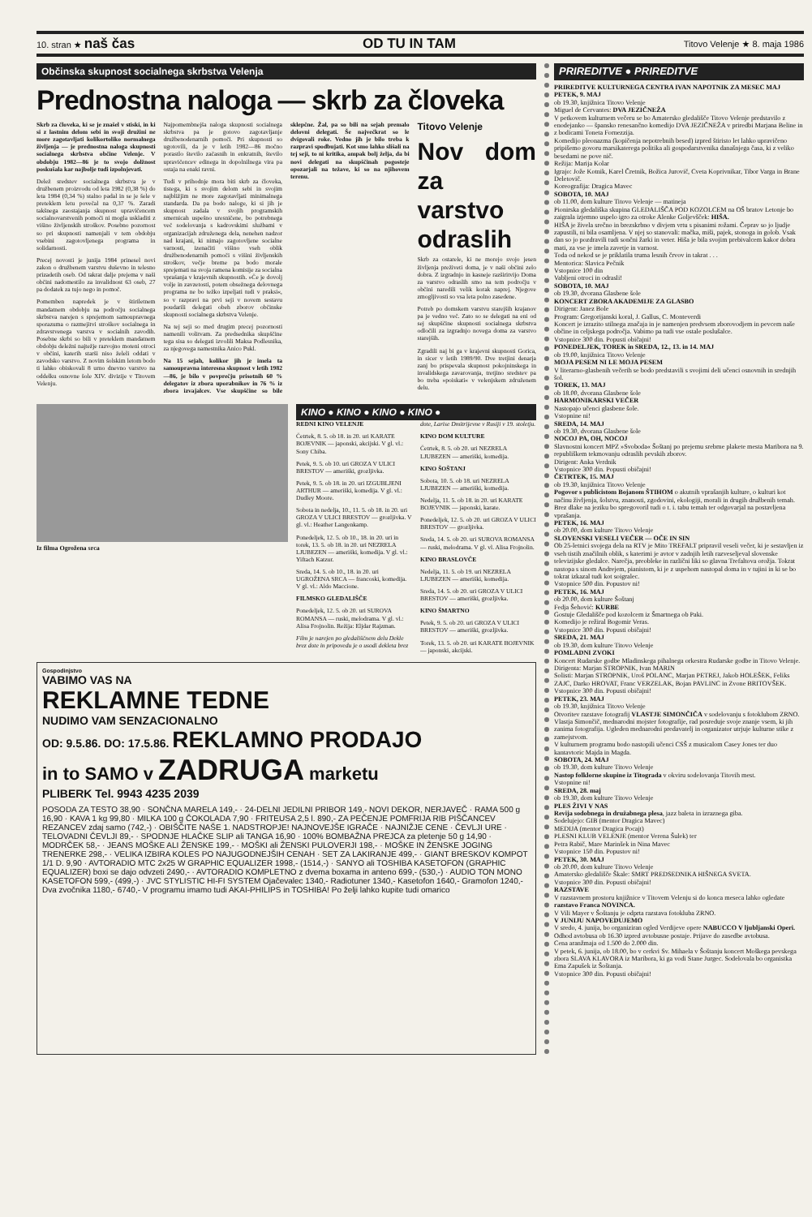10. stran ★ naš čas OD TU IN TAM Titovo Velenje ★ 8. maja 1986
Občinska skupnost socialnega skrbstva Velenja
Prednostna naloga — skrb za človeka
Skrb za človeka, ki se je znašel v stiski, in ki si z lastnim delom sebi in svoji družini ne more zagotavljati kolikortoliko normalnega življenja — je prednostna naloga skupnosti socialnega skrbstva občine Velenje. V obdobju 1982—86 je to svojo dolžnost poskušala kar najbolje tudi izpolnjevati.
Delež sredstev socialnega skrbstva je v družbenem proizvodu od leta 1982 (0,38 %) do leta 1984 (0,34 %) stalno padal in se je šele v preteklem letu povečal na 0,37 %. Zaradi takšnega zaostajanja skupnost upravičencem socialnovarstvenih pomoči ni mogla uskladiti z višino življenskih stroškov. Posebno pozornost so pri skupnosti namenjali v tem obdobju vsebini zagotovljenega programa in solidarnosti.
Precej novosti je junija 1984 prinesel novi zakon o družbenem varstvu duševno in telesno prizadetih oseb. Od takrat dalje prejema v naši občini nadomestilo za invalidnost 63 oseb, 27 pa dodatek za tujo nego in pomoč.
Pomemben napredek je v štiriletnem mandatnem obdobju na področju socialnega skrbstva narejen s sprejemom samoupravnega sporazuma o razmejitvi stroškov socialnega in zdravstvenega varstva v socialnih zavodih. Posebne skrbi so bili v preteklem mandatnem obdobju deležni najtežje razvojno moteni otroci v občini, katerih starši niso želeli oddati v zavodsko varstvo. Z novim šolskim letom bodo ti lahko obiskovali 8 urno dnevno varstvo na oddelku osnovne šole XIV. divizije v Titovem Velenju.
Najpomembnejša naloga skupnosti socialnega skrbstva pa je gotovo zagotavljanje družbenodenarnih pomoči. Pri skupnosti so ugotovili, da je v letih 1982—86 močno porastlo število začasnih in enkratnih, število upravičencev edinega in dopolnilnega vira pa ostaja na enaki ravni.
Tudi v prihodnje mora biti skrb za človeka, tistega, ki s svojim delom sebi in svojim najbližjim ne more zagotavljati minimalnega standarda. Da pa bodo naloge, ki si jih je skupnost zadala v svojih programskih smernicah uspešno uresničene, bo potrebnega več sodelovanja s kadrovskimi službami v organizacijah združenega dela, nenehen nadzor nad krajani, ki nimajo zagotovljene socialne varnosti, izenačiti višino vseh oblik družbenodenarnih pomoči s višini življenskih stroškov, večje breme pa bodo morale sprejemati na svoja ramena komisije za socialna vprašanja v krajevnih skupnostih. »Če je dovolj volje in zavzetosti, potem obsežnega delovnega programa ne bo težko izpeljati tudi v praksi«, so v razpravi na prvi seji v novem sestavu poudarili delegati obeh zborov občinske skupnosti socialnega skrbstva Velenje.
Na tej seji so med drugim precej pozornosti namenili volitvam. Za predsednika skupščine tega sisa so delegati izvolili Maksa Podlesnika, za njegovega namestnika Anico Pukl.
Na 15 sejah, kolikor jih je imela ta samoupravna interesna skupnost v letih 1982—86, je bilo v povprečju prisotnih 60 % delegatov iz zbora uporabnikov in 76 % iz zbora izvajalcev. Vse skupščine so bile sklepčne. Žal, pa so bili na sejah premalo delovni delegati. Še največkrat so le dvigovali roke. Vedno jih je bilo treba k razpravi spodbujati. Kot smo lahko slišali na tej seji, to ni kritika, ampak bolj želja, da bi novi delegati na skupščinah pogosteje opozarjali na težave, ki so na njihovem terenu.
Titovo Velenje
Nov dom za varstvo odraslih
Skrb za ostarele, ki ne morejo svojo jesen življenja preživeti doma, je v naši občini zelo dobra. Z izgradnjo in kasneje razširitvijo Doma za varstvo odraslih smo na tem področju v občini naredili velik korak naprej. Njegove zmogljivosti so vsa leta polno zasedene.
Potreb po domskem varstvu starejših krajanov pa je vedno več. Zato so se delegati na eni od sej skupščine skupnosti socialnega skrbstva odločili za izgradnjo novega doma za varstvo starejših.
Zgradili naj bi ga v krajevni skupnosti Gorica, in sicer v letih 1989/90. Dve tretjini denarja zanj bo prispevala skupnost pokojninskega in invalidskega zavarovanja, tretjino sredstev pa bo treba »poiskati« v velenjskem združenem delu.
Iz filma Ogrožena srca
KINO ● KINO ● KINO ● KINO ●
REDNI KINO VELENJE
Četrtek, 8. 5. ob 18. in 20. uri KARATE BOJEVNIK — japonski, akcijski. V gl. vl.: Sony Chiba.
Petek, 9. 5. ob 10. uri GROZA V ULICI BRESTOV — ameriški, grozljivka.
Petek, 9. 5. ob 18. in 20. uri IZGUBLJENI ARTHUR — ameriški, komedija. V gl. vl.: Dudley Moore.
Sobota in nedelja, 10., 11. 5. ob 18. in 20. uri GROZA V ULICI BRESTOV — grozljivka. V gl. vl.: Heather Langenkamp.
Ponedeljek, 12. 5. ob 10., 18. in 20. uri in torek, 13. 5. ob 18. in 20. uri NEZRELA LJUBEZEN — ameriški, komedija. V gl. vl.: Yiftach Katzur.
Sreda, 14. 5. ob 10., 18. in 20. uri UGROŽENA SRCA — francoski, komedija. V gl. vl.: Aldo Maccione.
FILMSKO GLEDALIŠČE
Ponedeljek, 12. 5. ob 20. uri SUROVA ROMANSA — ruski, melodrama. V gl. vl.: Alisa Frojnolin. Režija: Eljdar Rajzman.
Film je narejen po gledališčnem delu Dekle brez dote in pripovedu je o usodi dekleta brez dote, Larise Dmitrijevne v Rusiji v 19. stoletju.
KINO DOM KULTURE
Četrtek, 8. 5. ob 20. uri NEZRELA LJUBEZEN — ameriški, komedija.
KINO ŠOŠTANJ
Sobota, 10. 5. ob 18. uri NEZRELA LJUBEZEN — ameriški, komedija.
Nedelja, 11. 5. ob 18. in 20. uri KARATE BOJEVNIK — japonski, karate.
Ponedeljek, 12. 5. ob 20. uri GROZA V ULICI BRESTOV — grozljivka.
Sreda, 14. 5. ob 20. uri SUROVA ROMANSA — ruski, melodrama. V gl. vl. Alisa Frojnolin.
KINO BRASLOVČE
Nedelja, 11. 5. ob 19. uri NEZRELA LJUBEZEN — ameriški, komedija.
Sreda, 14. 5. ob 20. uri GROZA V ULICI BRESTOV — ameriški, grozljivka.
KINO ŠMARTNO
Petek, 9. 5. ob 20. uri GROZA V ULICI BRESTOV — ameriški, grozljivka.
Torek, 13. 5. ob 20. uri KARATE BOJEVNIK — japonski, akcijski.
Gospodinjstvo
VABIMO VAS NA
REKLAMNE TEDNE
NUDIMO VAM SENZACIONALNO
OD: 9.5.86. DO: 17.5.86. REKLAMNO PRODAJO
in to SAMO v ZADRUGA marketu
PLIBERK Tel. 9943 4235 2039
POSODA ZA TESTO 38,90 · SONČNA MARELA 149,- · 24-DELNI JEDILNI PRIBOR 149,- NOVI DEKOR, NERJAVEČ · RAMA 500 g 16,90 · KAVA 1 kg 99,80 · MILKA 100 g ČOKOLADA 7,90 · FRITEUSA 2,5 l. 890,- ZA PEČENJE POMFRIJA RIB PIŠČANCEV REZANCEV zdaj samo (742,-) · OBIŠČITE NAŠE 1. NADSTROPJE! NAJNOVEJŠE IGRAČE · NAJNIŽJE CENE · ČEVLJI URE · TELOVADNI ČEVLJI 89,- · SPODNJE HLAČKE SLIP ali TANGA 16,90 · 100% BOMBAŽNA PREJCA za pletenje 50 g 14,90 · MODRČEK 58,- · JEANS MOŠKE ALI ŽENSKE 199,- · MOŠKI ali ŽENSKI PULOVERJI 198,- · MOŠKE IN ŽENSKE JOGING TRENERKE 298,- · VELIKA IZBIRA KOLES PO NAJUGODNEJŠIH CENAH · SET ZA LAKIRANJE 499,- · GIANT BRESKOV KOMPOT 1/1 D. 9,90 · AVTORADIO MTC 2x25 W GRAPHIC EQUALIZER 1998,- (1514,-) · SANYO ali TOSHIBA KASETOFON (GRAPHIC EQUALIZER) boxi se dajo odvzeti 2490,- · AVTORADIO KOMPLETNO z dvema boxama in anteno 699,- (530,-) · AUDIO TON MONO KASETOFON 599,- (499,-) · JVC STYLISTIC HI-FI SYSTEM Ojačevalec 1340,- Radiotuner 1340,- Kasetofon 1640,- Gramofon 1240,- Dva zvočnika 1180,- 6740,- V programu imamo tudi AKAI-PHILIPS in TOSHIBA! Po želji lahko kupite tudi omarico
PRIREDITVE ● PRIREDITVE
PRIREDITVE KULTURNEGA CENTRA IVAN NAPOTNIK ZA MESEC MAJ
PETEK, 9. MAJ
ob 19.30, knjižnica Titovo Velenje
Miguel de Cervantes: DVA JEZIČNEŽA
V petkovem kulturnem večeru se bo Amatersko gledališče Titovo Velenje predstavilo z enodejanko — špansko renesančno komedijo DVA JEZIČNEŽA v priredbi Marjana Beline in z bodicami Toneta Fornezzija.
Komedijo pleonazma (kopičenja nepotrebnih besed) izpred štiristo let lahko upravičeno pripišemo govoru marsikaterega politika ali gospodarstvenika današnjega časa, ki z veliko besedami ne pove nič.
Režija: Marija Kolar
Igrajo: Jože Kotnik, Karel Čretnik, Božica Jurovič, Cveta Koprivnikar, Tibor Varga in Brane Deletovič.
Koreografija: Dragica Mavec
SOBOTA, 10. MAJ
ob 11.00, dom kulture Titovo Velenje — matineja
Pionirska gledališka skupina GLEDALIŠČA POD KOZOLCEM na OŠ bratov Letonje bo zaigrala izjemno uspelo igro za otroke Alenke Goljevšček: HIŠA.
HIŠA je živela srečno in brezskrbno v divjem vrtu s pisanimi rožami. Čeprav so jo ljudje zapustili, ni bila osamljena. V njej so stanovali: mačka, miši, pajek, stonoga in golob. Vsak dan so jo pozdravili tudi sončni žarki in veter. Hiša je bila svojim prebivalcem kakor dobra mati, za vse je imela zavetje in varnost.
Toda od nekod se je priklatila truma lesnih črvov in takrat . . .
Mentorica: Slavica Pečnik
Vstopnice 100 din
Vabljeni otroci in odrasli!
SOBOTA, 10. MAJ
ob 19.30, dvorana Glasbene šole
KONCERT ZBORA AKADEMIJE ZA GLASBO
Dirigent: Janez Bole
Program: Gregorijanski koral, J. Gallus, C. Monteverdi
Koncert je izrazito stilnega značaja in je namenjen predvsem zborovodjem in pevcem naše občine in celjskega področja. Vabimo pa tudi vse ostale poslušalce.
Vstopnice 300 din. Popusti običajni!
PONEDELJEK, TOREK in SREDA, 12., 13. in 14. MAJ
ob 19.00, knjižnica Titovo Velenje
MOJA PESEM NI LE MOJA PESEM
V literarno-glasbenih večerih se bodo predstavili s svojimi deli učenci osnovnih in srednjih šol.
TOREK, 13. MAJ
ob 18.00, dvorana Glasbene šole
HARMONIKARSKI VEČER
Nastopajo učenci glasbene šole.
Vstopnine ni!
SREDA, 14. MAJ
ob 19.30, dvorana Glasbene šole
NOCOJ PA, OH, NOCOJ
Slavnostni koncert MPZ »Svoboda« Šoštanj po prejemu srebrne plakete mesta Maribora na 9. republiškem tekmovanju odraslih pevskih zborov.
Dirigent: Anka Verdnik
Vstopnice 300 din. Popusti običajni!
ČETRTEK, 15. MAJ
ob 19.30, knjižnica Titovo Velenje
Pogovor s publicistom Bojanom ŠTIHOM o akutnih vprašanjih kulture, o kulturi kot načinu življenja, šolstvu, znanosti, zgodovini, ekologiji, morali in drugih družbenih temah. Brez dlake na jeziku bo spregovoril tudi o t. i. tabu temah ter odgovarjal na postavljena vprašanja.
PETEK, 16. MAJ
ob 20.00, dom kulture Titovo Velenje
SLOVENSKI VESELI VEČER — OČE IN SIN
Ob 25-letnici svojega dela na RTV je Mito TREFALT pripravil veseli večer, ki je sestavljen iz vseh tistih značilnih oblik, s katerimi je avtor v zadnjih letih razveseljeval slovenske televizijske gledalce. Narečja, preobleke in različni liki so glavna Trefaltova orožja. Tokrat nastopa s sinom Andrejem, pianistom, ki je z uspehom nastopal doma in v tujini in ki se bo tokrat izkazal tudi kot soigralec.
Vstopnice 500 din. Popustov ni!
PETEK, 16. MAJ
ob 20.00, dom kulture Šoštanj
Fedja Šehović: KURBE
Gostuje Gledališče pod kozolcem iz Šmartnega ob Paki.
Komedijo je režiral Bogomir Veras.
Vstopnice 300 din. Popusti običajni!
SREDA, 21. MAJ
ob 19.30, dom kulture Titovo Velenje
POMLADNI ZVOKI
Koncert Rudarske godbe Mladinskega pihalnega orkestra Rudarske godbe in Titovo Velenje.
Dirigenta: Marjan STROPNIK, Ivan MARIN
Solisti: Marjan STROPNIK, Uroš POLANC, Marjan PETREJ, Jakob HOLEŠEK, Feliks ZAJC, Darko HROVAT, Franc VERZELAK, Bojan PAVLINC in Zvone BRITOVŠEK.
Vstopnice 300 din. Popusti običajni!
PETEK, 23. MAJ
ob 19.30, knjižnica Titovo Velenje
Otvoritev razstave fotografij VLASTJE SIMONČIČA v sodelovanju s fotoklubom ZRNO.
Vlastja Simončič, mednarodni mojster fotografije, rad posreduje svoje znanje vsem, ki jih zanima fotografija. Ugleden mednarodni predavatelj in organizator utrjuje kulturne stike z zamejstvom.
V kulturnem programu bodo nastopili učenci CSŠ z musicalom Casey Jones ter duo kantavtoric Majda in Magda.
SOBOTA, 24. MAJ
ob 19.30, dom kulture Titovo Velenje
Nastop folklorne skupine iz Titograda v okviru sodelovanja Titovih mest.
Vstopnine ni!
SREDA, 28. maj
ob 19.30, dom kulture Titovo Velenje
PLES ŽIVI V NAS
Revija sodobnega in družabnega plesa, jazz baleta in izraznega giba.
Sodelujejo: GIB (mentor Dragica Mavec)
MEDIJA (mentor Dragica Pocajt)
PLESNI KLUB VELENJE (mentor Verena Šulek) ter
Petra Rabič, Mare Marinšek in Nina Mavec
Vstopnice 150 din. Popustov ni!
PETEK, 30. MAJ
ob 20.00, dom kulture Titovo Velenje
Amatersko gledališče Škale: SMRT PREDSEDNIKA HIŠNEGA SVETA.
Vstopnice 300 din. Popusti običajni!
RAZSTAVE
V razstavnem prostoru knjižnice v Titovem Velenju si do konca meseca lahko ogledate razstavo Franca NOVINCA.
V Vili Mayer v Šoštanju je odprta razstava fotokluba ZRNO.
V JUNIJU NAPOVEDUJEMO
V sredo, 4. junija, bo organiziran ogled Verdijeve opere NABUCCO V ljubljanski Operi. Odhod avtobusa ob 16.30 izpred avtobusne postaje. Prijave do zasedbe avtobusa.
Cena aranžmaja od 1.500 do 2.000 din.
V petek, 6. junija, ob 18.00, bo v cerkvi Sv. Mihaela v Šoštanju koncert Moškega pevskega zbora SLAVA KLAVORA iz Maribora, ki ga vodi Stane Jurgec. Sodelovala bo organistka Ema Zapušek iz Šoštanja.
Vstopnice 300 din. Popusti običajni!